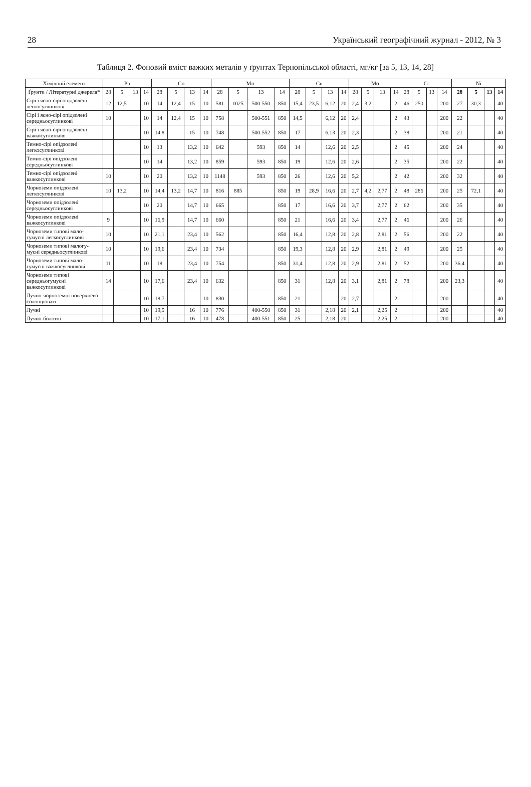28 Український географічний журнал - 2012, № 3
Таблиця 2. Фоновий вміст важких металів у ґрунтах Тернопільської області, мг/кг [за 5, 13, 14, 28]
| Хімічний елемент | Pb | | | | Co | | | | Mn | | | | Cu | | | | Mo | | | | Cr | | | | Ni | | | |
| --- | --- | --- | --- | --- | --- | --- | --- | --- | --- | --- | --- | --- | --- | --- | --- | --- | --- | --- | --- | --- | --- | --- | --- | --- | --- | --- | --- | --- |
| Ґрунти / Літературні джерела* | 28 | 5 | 13 | 14 | 28 | 5 | 13 | 14 | 28 | 5 | 13 | 14 | 28 | 5 | 13 | 14 | 28 | 5 | 13 | 14 | 28 | 5 | 13 | 14 | 28 | 5 | 13 | 14 |
| Сірі і ясно-сірі опідзолені легкосуглинкові | 12 | 12,5 | | 10 | 14 | 12,4 | 15 | 10 | 581 | 1025 | 500-550 | 850 | 15,4 | 23,5 | 6,12 | 20 | 2,4 | 3,2 | | 2 | 46 | 250 | | 200 | 27 | 30,3 | | 40 |
| Сірі і ясно-сірі опідзолені середньосуглинкові | 10 | | | 10 | 14 | 12,4 | 15 | 10 | 758 | | 500-551 | 850 | 14,5 | | 6,12 | 20 | 2,4 | | | 2 | 43 | | | 200 | 22 | | | 40 |
| Сірі і ясно-сірі опідзолені важкосуглинкові | | | | 10 | 14,8 | | 15 | 10 | 748 | | 500-552 | 850 | 17 | | 6,13 | 20 | 2,3 | | | 2 | 38 | | | 200 | 21 | | | 40 |
| Темно-сірі опідзолені легкосуглинкові | | | | 10 | 13 | | 13,2 | 10 | 642 | | 593 | 850 | 14 | | 12,6 | 20 | 2,5 | | | 2 | 45 | | | 200 | 24 | | | 40 |
| Темно-сірі опідзолені середньосуглинкові | | | | 10 | 14 | | 13,2 | 10 | 859 | | 593 | 850 | 19 | | 12,6 | 20 | 2,6 | | | 2 | 35 | | | 200 | 22 | | | 40 |
| Темно-сірі опідзолені важкосуглинкові | 10 | | | 10 | 20 | | 13,2 | 10 | 1148 | | 593 | 850 | 26 | | 12,6 | 20 | 5,2 | | | 2 | 42 | | | 200 | 32 | | | 40 |
| Чорноземи опідзолені легкосуглинкові | 10 | 13,2 | | 10 | 14,4 | 13,2 | 14,7 | 10 | 816 | 885 | | 850 | 19 | 28,9 | 16,6 | 20 | 2,7 | 4,2 | 2,77 | 2 | 48 | 286 | | 200 | 25 | 72,1 | | 40 |
| Чорноземи опідзолені середньосуглинкові | | | | 10 | 20 | | 14,7 | 10 | 665 | | | 850 | 17 | | 16,6 | 20 | 3,7 | | 2,77 | 2 | 62 | | | 200 | 35 | | | 40 |
| Чорноземи опідзолені важкосуглинкові | 9 | | | 10 | 16,9 | | 14,7 | 10 | 660 | | | 850 | 21 | | 16,6 | 20 | 3,4 | | 2,77 | 2 | 46 | | | 200 | 26 | | | 40 |
| Чорноземи типові мало-гумусні легкосуглинкові | 10 | | | 10 | 21,1 | | 23,4 | 10 | 562 | | | 850 | 16,4 | | 12,8 | 20 | 2,8 | | 2,81 | 2 | 56 | | | 200 | 22 | | | 40 |
| Чорноземи типові малогу-мусні середньосуглинкові | 10 | | | 10 | 19,6 | | 23,4 | 10 | 734 | | | 850 | 19,3 | | 12,8 | 20 | 2,9 | | 2,81 | 2 | 49 | | | 200 | 25 | | | 40 |
| Чорноземи типові мало-гумусні важкосуглинкові | 11 | | | 10 | 18 | | 23,4 | 10 | 754 | | | 850 | 31,4 | | 12,8 | 20 | 2,9 | | 2,81 | 2 | 52 | | | 200 | 36,4 | | | 40 |
| Чорноземи типові середньогумусні важкосуглинкові | 14 | | | 10 | 17,6 | | 23,4 | 10 | 632 | | | 850 | 31 | | 12,8 | 20 | 3,1 | | 2,81 | 2 | 78 | | | 200 | 23,3 | | | 40 |
| Лучно-чорноземні поверхнево-солонцюваті | | | | 10 | 18,7 | | | 10 | 830 | | | 850 | 21 | | | 20 | 2,7 | | | 2 | | | | 200 | | | | 40 |
| Лучні | | | | 10 | 19,5 | | 16 | 10 | 776 | | 400-550 | 850 | 31 | | 2,18 | 20 | 2,1 | | 2,25 | 2 | | | | 200 | | | | 40 |
| Лучно-болотні | | | | 10 | 17,1 | | 16 | 10 | 478 | | 400-551 | 850 | 25 | | 2,18 | 20 | | | 2,25 | 2 | | | | 200 | | | | 40 |